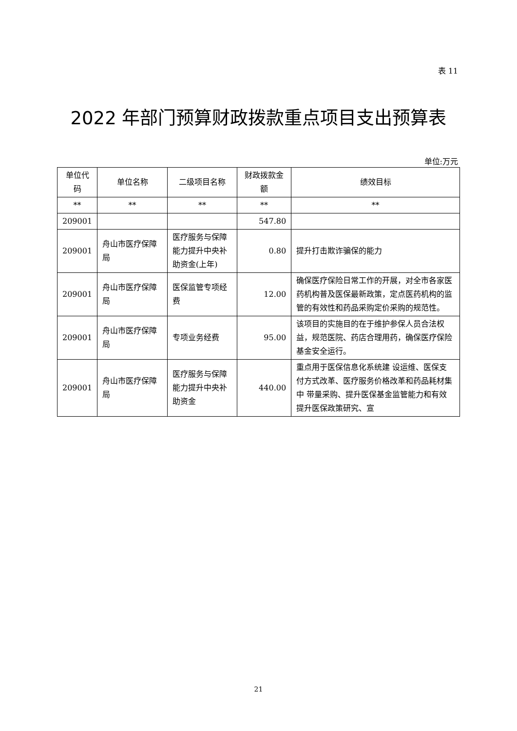表 11
2022 年部门预算财政拨款重点项目支出预算表
单位:万元
| 单位代码 | 单位名称 | 二级项目名称 | 财政拨款金额 | 绩效目标 |
| --- | --- | --- | --- | --- |
| ** | ** | ** | ** | ** |
| 209001 | | | 547.80 | |
| 209001 | 舟山市医疗保障局 | 医疗服务与保障能力提升中央补助资金(上年) | 0.80 | 提升打击欺诈骗保的能力 |
| 209001 | 舟山市医疗保障局 | 医保监管专项经费 | 12.00 | 确保医疗保险日常工作的开展，对全市各家医药机构普及医保最新政策，定点医药机构的监管的有效性和药品采购定价采购的规范性。 |
| 209001 | 舟山市医疗保障局 | 专项业务经费 | 95.00 | 该项目的实施目的在于维护参保人员合法权益，规范医院、药店合理用药，确保医疗保险基金安全运行。 |
| 209001 | 舟山市医疗保障局 | 医疗服务与保障能力提升中央补助资金 | 440.00 | 重点用于医保信息化系统建 设运维、医保支付方式改革、医疗服务价格改革和药品耗材集中 带量采购、提升医保基金监管能力和有效提升医保政策研究、宣 |
21